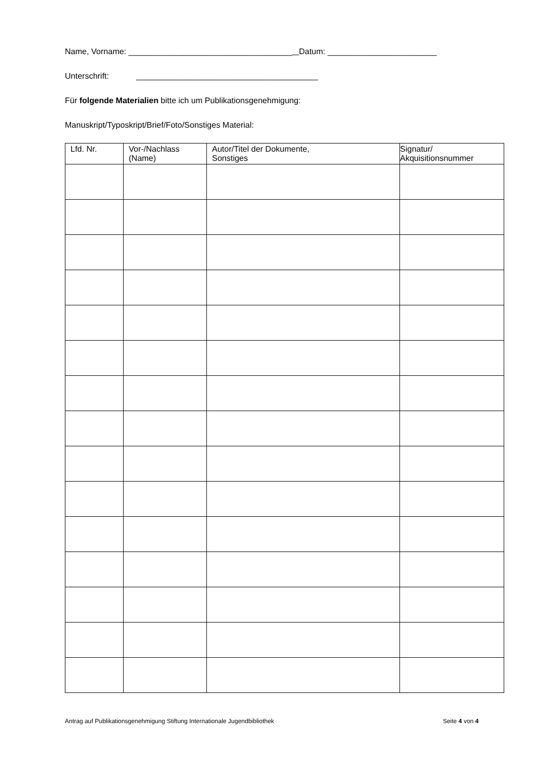Name, Vorname: ____________________________________ Datum: ________________________
Unterschrift: ________________________________________
Für folgende Materialien bitte ich um Publikationsgenehmigung:
Manuskript/Typoskript/Brief/Foto/Sonstiges Material:
| Lfd. Nr. | Vor-/Nachlass (Name) | Autor/Titel der Dokumente, Sonstiges | Signatur/ Akquisitionsnummer |
| --- | --- | --- | --- |
Antrag auf Publikationsgenehmigung Stiftung Internationale Jugendbibliothek Seite 4 von 4